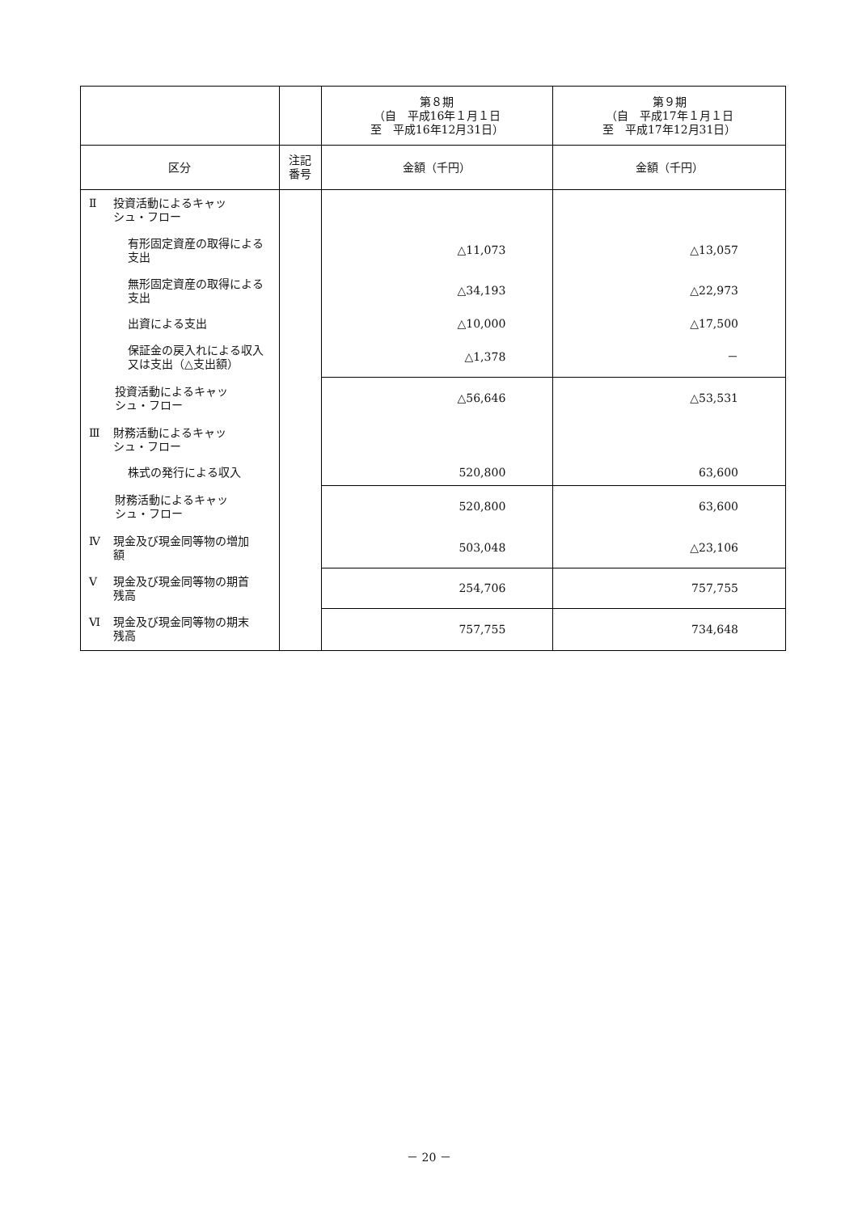| | | 第８期 （自 平成16年１月１日 至 平成16年12月31日） | 第９期 （自 平成17年１月１日 至 平成17年12月31日） |
| --- | --- | --- | --- |
| 区分 | 注記 番号 | 金額（千円） | 金額（千円） |
| Ⅱ 投資活動によるキャッ シュ・フロー | | | |
| 有形固定資産の取得による支出 | | △11,073 | △13,057 |
| 無形固定資産の取得による支出 | | △34,193 | △22,973 |
| 出資による支出 | | △10,000 | △17,500 |
| 保証金の戻入れによる収入又は支出（△支出額） | | △1,378 | － |
| 投資活動によるキャッ シュ・フロー | | △56,646 | △53,531 |
| Ⅲ 財務活動によるキャッ シュ・フロー | | | |
| 株式の発行による収入 | | 520,800 | 63,600 |
| 財務活動によるキャッ シュ・フロー | | 520,800 | 63,600 |
| Ⅳ 現金及び現金同等物の増加 額 | | 503,048 | △23,106 |
| Ⅴ 現金及び現金同等物の期首 残高 | | 254,706 | 757,755 |
| Ⅵ 現金及び現金同等物の期末 残高 | | 757,755 | 734,648 |
－ 20 －